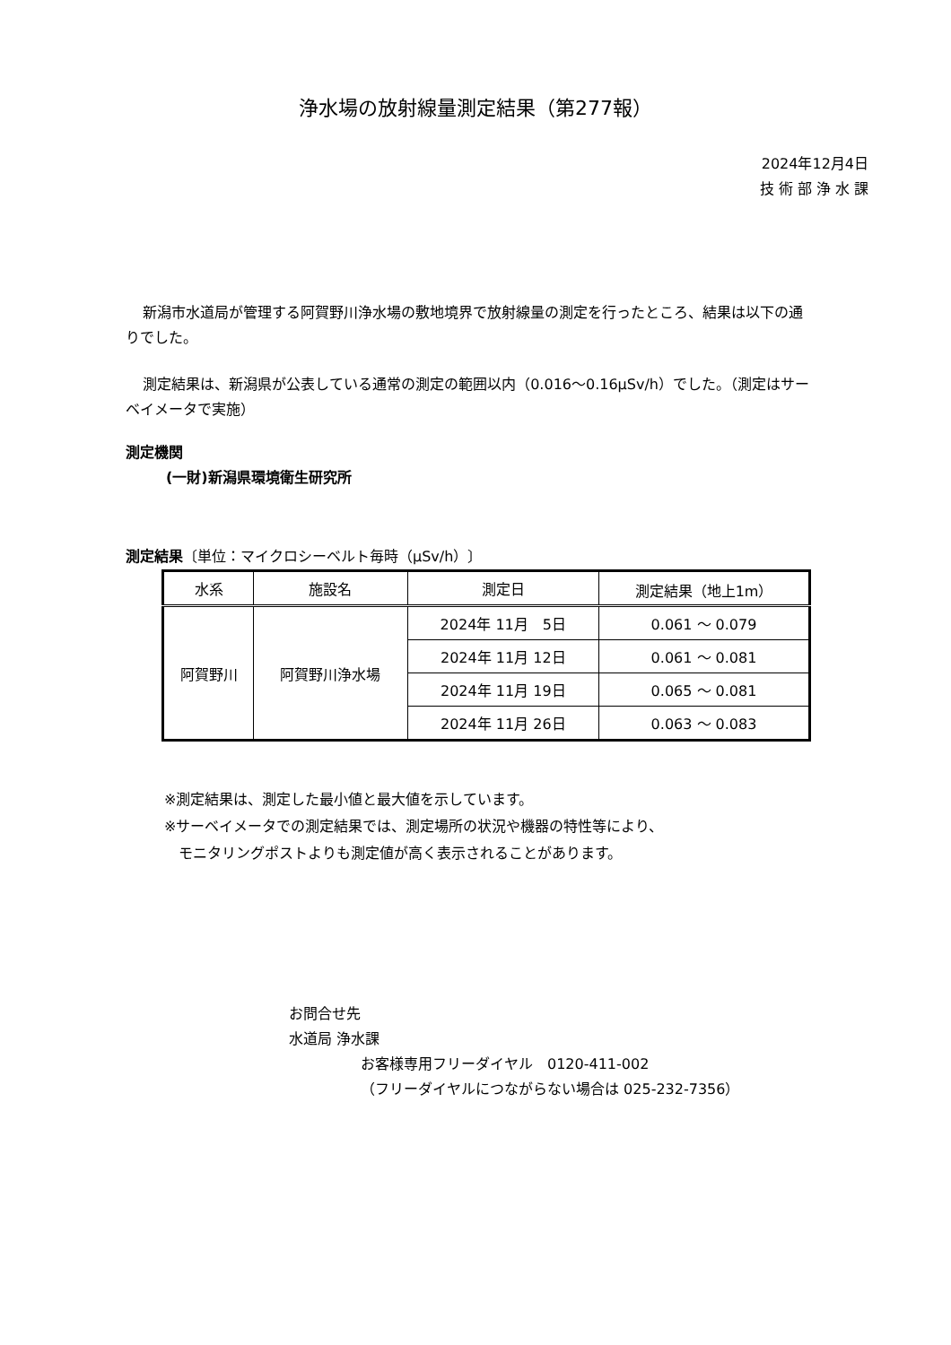浄水場の放射線量測定結果（第277報）
2024年12月4日
技 術 部 浄 水 課
新潟市水道局が管理する阿賀野川浄水場の敷地境界で放射線量の測定を行ったところ、結果は以下の通りでした。
測定結果は、新潟県が公表している通常の測定の範囲以内（0.016～0.16μSv/h）でした。（測定はサーベイメータで実施）
測定機関
(一財)新潟県環境衛生研究所
測定結果〔単位：マイクロシーベルト毎時（μSv/h）〕
| 水系 | 施設名 | 測定日 | 測定結果（地上1m） |
| --- | --- | --- | --- |
| 阿賀野川 | 阿賀野川浄水場 | 2024年 11月 5日 | 0.061 ～ 0.079 |
| | | 2024年 11月 12日 | 0.061 ～ 0.081 |
| | | 2024年 11月 19日 | 0.065 ～ 0.081 |
| | | 2024年 11月 26日 | 0.063 ～ 0.083 |
※測定結果は、測定した最小値と最大値を示しています。
※サーベイメータでの測定結果では、測定場所の状況や機器の特性等により、
　モニタリングポストよりも測定値が高く表示されることがあります。
お問合せ先
水道局 浄水課
お客様専用フリーダイヤル　0120-411-002
（フリーダイヤルにつながらない場合は 025-232-7356）